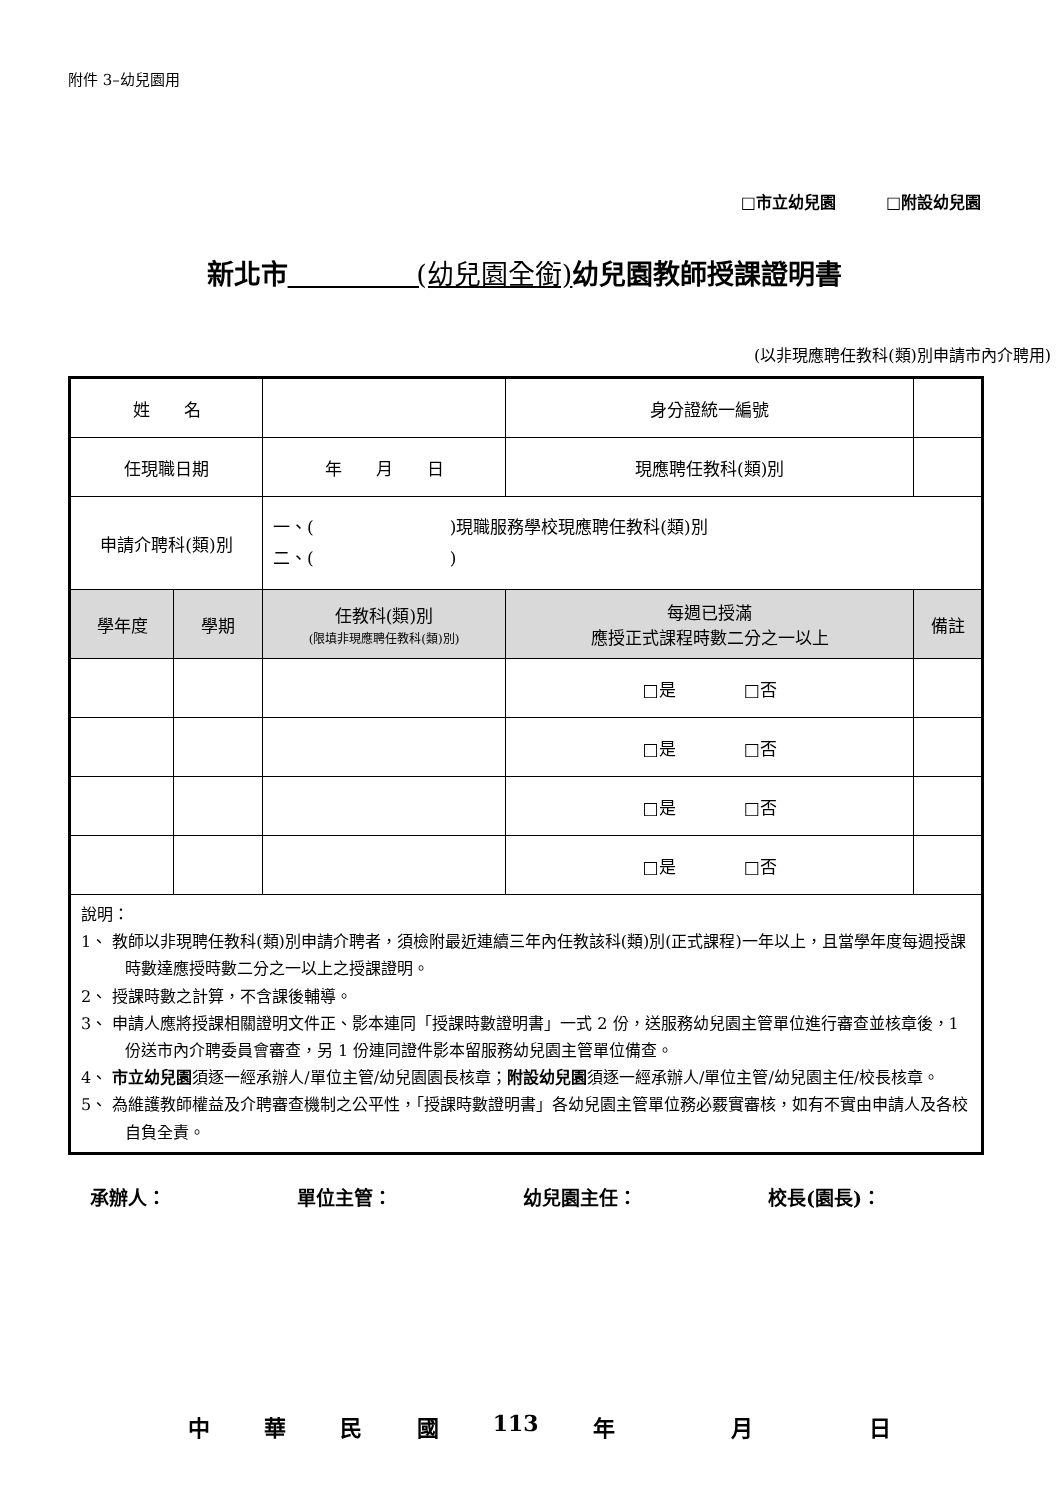附件 3–幼兒園用
□市立幼兒園 □附設幼兒園
新北市 (幼兒園全銜) 幼兒園教師授課證明書
(以非現應聘任教科(類)別申請市內介聘用)
| 姓 名 | | | 身分證統一編號 | | |
| 任現職日期 | | 年 月 日 | 現應聘任教科(類)別 | | |
| 申請介聘科(類)別 | | 一、( )現職服務學校現應聘任教科(類)別 二、( ) | | | |
| 學年度 | 學期 | 任教科(類)別 (限填非現應聘任教科(類)別) | 每週已授滿 應授正式課程時數二分之一以上 | | 備註 |
| | | | □是 □否 | | |
| | | | □是 □否 | | |
| | | | □是 □否 | | |
| | | | □是 □否 | | |
| 說明： 1、 教師以非現聘任教科(類)別申請介聘者，須檢附最近連續三年內任教該科(類)別(正式課程)一年以上，且當學年度每週授課時數達應授時數二分之一以上之授課證明。 2、 授課時數之計算，不含課後輔導。 3、 申請人應將授課相關證明文件正、影本連同「授課時數證明書」一式 2 份，送服務幼兒園主管單位進行審查並核章後，1 份送市內介聘委員會審查，另 1 份連同證件影本留服務幼兒園主管單位備查。 4、 市立幼兒園 須逐一經承辦人/單位主管/幼兒園園長核章； 附設幼兒園 須逐一經承辦人/單位主管/幼兒園主任/校長核章。 5、 為維護教師權益及介聘審查機制之公平性，「授課時數證明書」各幼兒園主管單位務必覈實審核，如有不實由申請人及各校自負全責。 | | | | | |
承辦人： 單位主管： 幼兒園主任： 校長(園長)：
中華民國 113 年 月 日